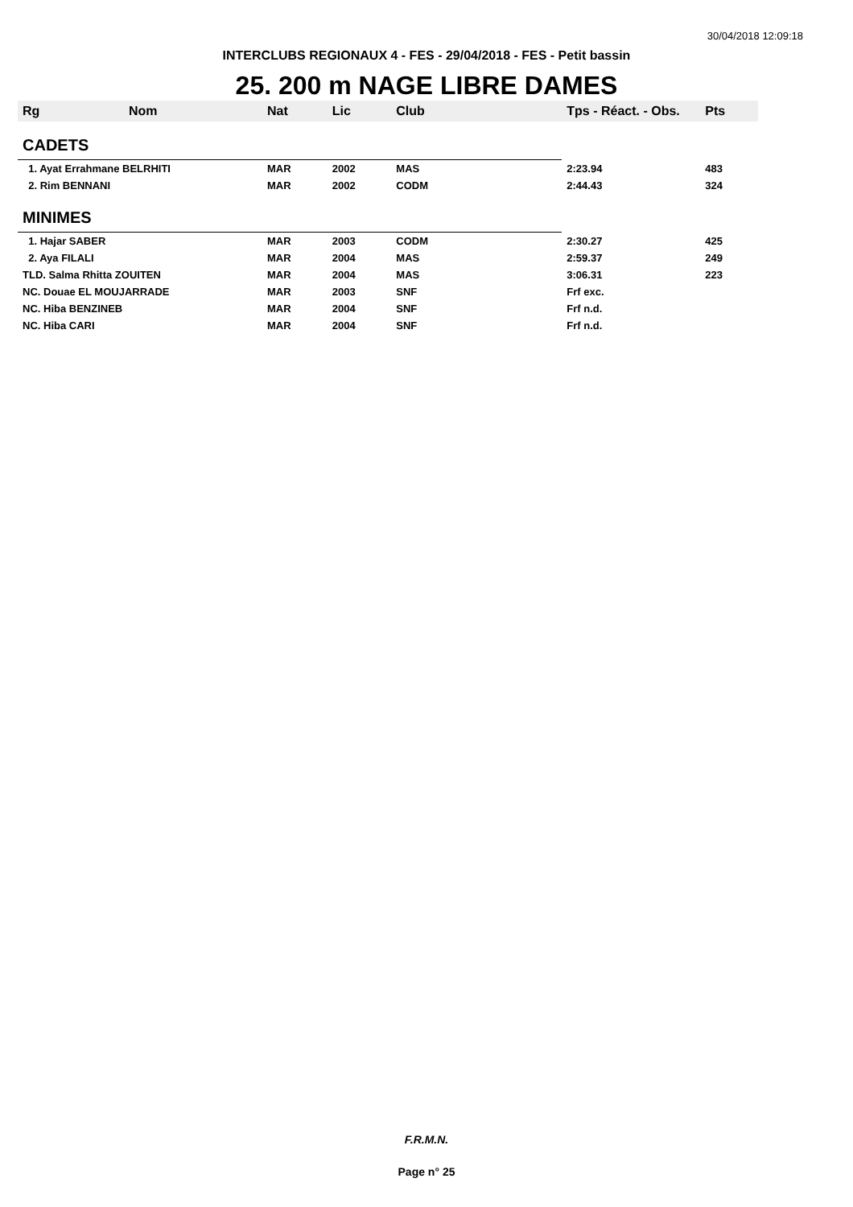30/04/2018 12:09:18
INTERCLUBS REGIONAUX 4 - FES - 29/04/2018 - FES - Petit bassin
25. 200 m NAGE LIBRE DAMES
| Rg | Nom | Nat | Lic | Club | Tps - Réact. - Obs. | Pts |
| --- | --- | --- | --- | --- | --- | --- |
| CADETS | | | | | | |
| 1. Ayat Errahmane BELRHITI | | MAR | 2002 | MAS | 2:23.94 | 483 |
| 2. Rim BENNANI | | MAR | 2002 | CODM | 2:44.43 | 324 |
| MINIMES | | | | | | |
| 1. Hajar SABER | | MAR | 2003 | CODM | 2:30.27 | 425 |
| 2. Aya FILALI | | MAR | 2004 | MAS | 2:59.37 | 249 |
| TLD. Salma Rhitta ZOUITEN | | MAR | 2004 | MAS | 3:06.31 | 223 |
| NC. Douae EL MOUJARRADE | | MAR | 2003 | SNF | Frf exc. | |
| NC. Hiba BENZINEB | | MAR | 2004 | SNF | Frf n.d. | |
| NC. Hiba CARI | | MAR | 2004 | SNF | Frf n.d. | |
F.R.M.N.
Page n° 25